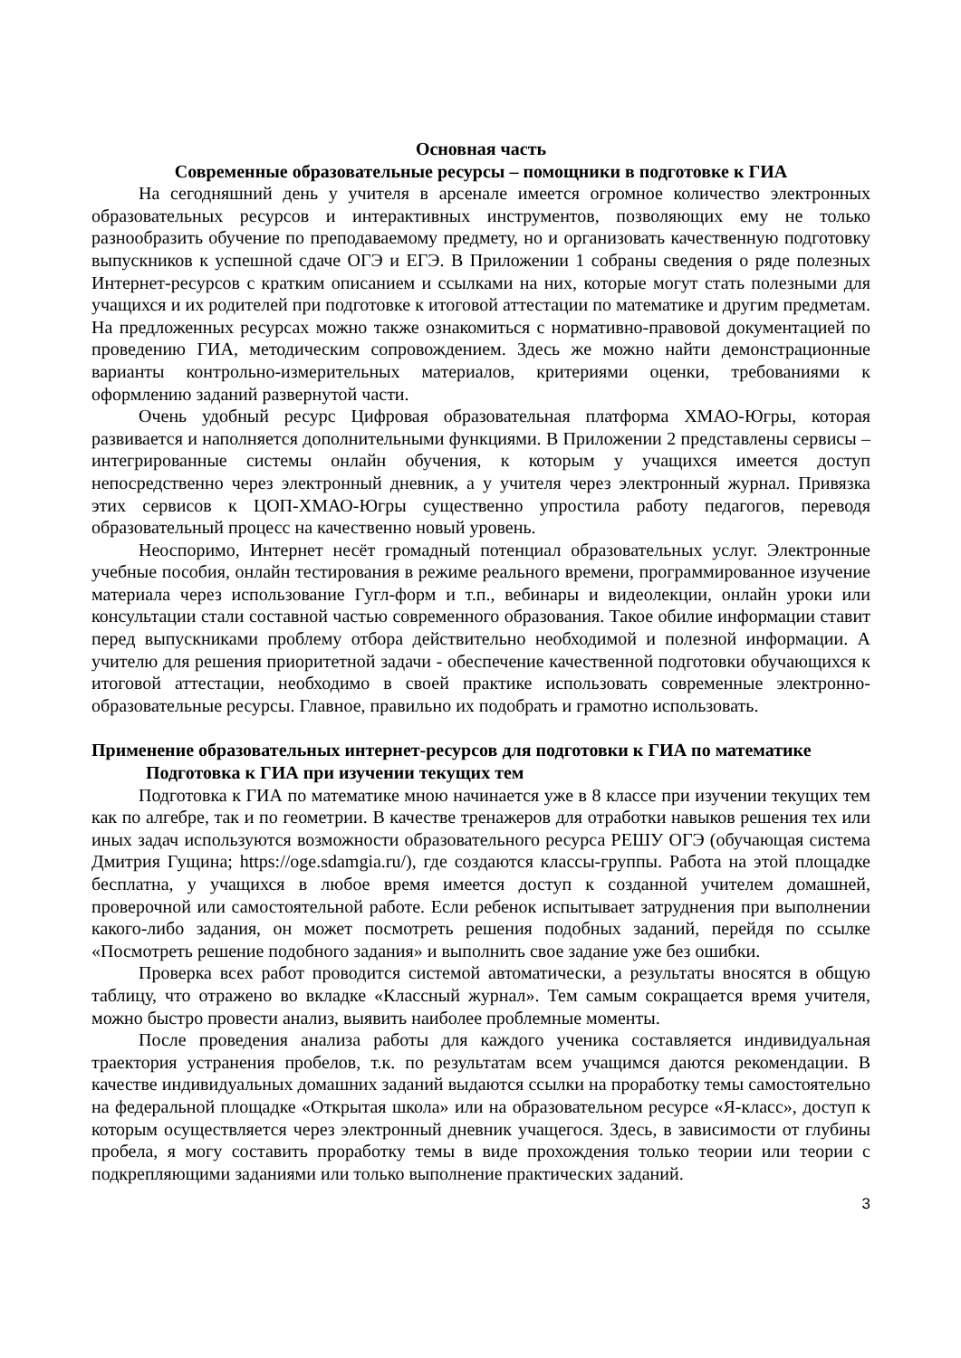Основная часть
Современные образовательные ресурсы – помощники в подготовке к ГИА
На сегодняшний день у учителя в арсенале имеется огромное количество электронных образовательных ресурсов и интерактивных инструментов, позволяющих ему не только разнообразить обучение по преподаваемому предмету, но и организовать качественную подготовку выпускников к успешной сдаче ОГЭ и ЕГЭ. В Приложении 1 собраны сведения о ряде полезных Интернет-ресурсов с кратким описанием и ссылками на них, которые могут стать полезными для учащихся и их родителей при подготовке к итоговой аттестации по математике и другим предметам. На предложенных ресурсах можно также ознакомиться с нормативно-правовой документацией по проведению ГИА, методическим сопровождением. Здесь же можно найти демонстрационные варианты контрольно-измерительных материалов, критериями оценки, требованиями к оформлению заданий развернутой части.
Очень удобный ресурс Цифровая образовательная платформа ХМАО-Югры, которая развивается и наполняется дополнительными функциями. В Приложении 2 представлены сервисы – интегрированные системы онлайн обучения, к которым у учащихся имеется доступ непосредственно через электронный дневник, а у учителя через электронный журнал. Привязка этих сервисов к ЦОП-ХМАО-Югры существенно упростила работу педагогов, переводя образовательный процесс на качественно новый уровень.
Неоспоримо, Интернет несёт громадный потенциал образовательных услуг. Электронные учебные пособия, онлайн тестирования в режиме реального времени, программированное изучение материала через использование Гугл-форм и т.п., вебинары и видеолекции, онлайн уроки или консультации стали составной частью современного образования. Такое обилие информации ставит перед выпускниками проблему отбора действительно необходимой и полезной информации. А учителю для решения приоритетной задачи - обеспечение качественной подготовки обучающихся к итоговой аттестации, необходимо в своей практике использовать современные электронно-образовательные ресурсы. Главное, правильно их подобрать и грамотно использовать.
Применение образовательных интернет-ресурсов для подготовки к ГИА по математике
Подготовка к ГИА при изучении текущих тем
Подготовка к ГИА по математике мною начинается уже в 8 классе при изучении текущих тем как по алгебре, так и по геометрии. В качестве тренажеров для отработки навыков решения тех или иных задач используются возможности образовательного ресурса РЕШУ ОГЭ (обучающая система Дмитрия Гущина; https://oge.sdamgia.ru/), где создаются классы-группы. Работа на этой площадке бесплатна, у учащихся в любое время имеется доступ к созданной учителем домашней, проверочной или самостоятельной работе. Если ребенок испытывает затруднения при выполнении какого-либо задания, он может посмотреть решения подобных заданий, перейдя по ссылке «Посмотреть решение подобного задания» и выполнить свое задание уже без ошибки.
Проверка всех работ проводится системой автоматически, а результаты вносятся в общую таблицу, что отражено во вкладке «Классный журнал». Тем самым сокращается время учителя, можно быстро провести анализ, выявить наиболее проблемные моменты.
После проведения анализа работы для каждого ученика составляется индивидуальная траектория устранения пробелов, т.к. по результатам всем учащимся даются рекомендации. В качестве индивидуальных домашних заданий выдаются ссылки на проработку темы самостоятельно на федеральной площадке «Открытая школа» или на образовательном ресурсе «Я-класс», доступ к которым осуществляется через электронный дневник учащегося. Здесь, в зависимости от глубины пробела, я могу составить проработку темы в виде прохождения только теории или теории с подкрепляющими заданиями или только выполнение практических заданий.
3